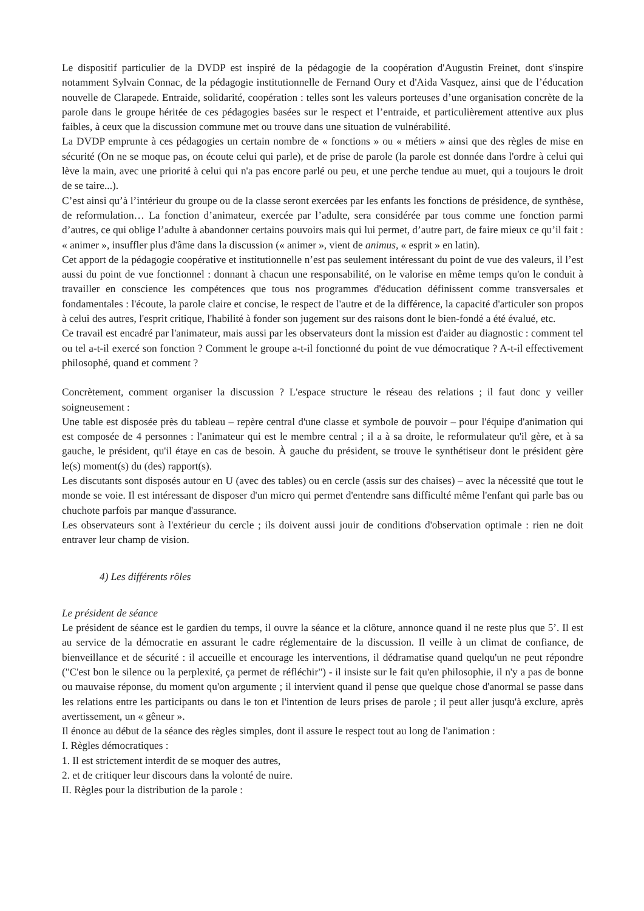Le dispositif particulier de la DVDP est inspiré de la pédagogie de la coopération d'Augustin Freinet, dont s'inspire notamment Sylvain Connac, de la pédagogie institutionnelle de Fernand Oury et d'Aida Vasquez, ainsi que de l’éducation nouvelle de Clarapede. Entraide, solidarité, coopération : telles sont les valeurs porteuses d’une organisation concrète de la parole dans le groupe héritée de ces pédagogies basées sur le respect et l’entraide, et particulièrement attentive aux plus faibles, à ceux que la discussion commune met ou trouve dans une situation de vulnérabilité.
La DVDP emprunte à ces pédagogies un certain nombre de « fonctions » ou « métiers » ainsi que des règles de mise en sécurité (On ne se moque pas, on écoute celui qui parle), et de prise de parole (la parole est donnée dans l'ordre à celui qui lève la main, avec une priorité à celui qui n'a pas encore parlé ou peu, et une perche tendue au muet, qui a toujours le droit de se taire...).
C’est ainsi qu’à l’intérieur du groupe ou de la classe seront exercées par les enfants les fonctions de présidence, de synthèse, de reformulation… La fonction d’animateur, exercée par l’adulte, sera considérée par tous comme une fonction parmi d’autres, ce qui oblige l’adulte à abandonner certains pouvoirs mais qui lui permet, d’autre part, de faire mieux ce qu’il fait : « animer », insuffler plus d'âme dans la discussion (« animer », vient de animus, « esprit » en latin).
Cet apport de la pédagogie coopérative et institutionnelle n’est pas seulement intéressant du point de vue des valeurs, il l’est aussi du point de vue fonctionnel : donnant à chacun une responsabilité, on le valorise en même temps qu'on le conduit à travailler en conscience les compétences que tous nos programmes d'éducation définissent comme transversales et fondamentales : l'écoute, la parole claire et concise, le respect de l'autre et de la différence, la capacité d'articuler son propos à celui des autres, l'esprit critique, l'habilité à fonder son jugement sur des raisons dont le bien-fondé a été évalué, etc.
Ce travail est encadré par l'animateur, mais aussi par les observateurs dont la mission est d'aider au diagnostic : comment tel ou tel a-t-il exercé son fonction ? Comment le groupe a-t-il fonctionné du point de vue démocratique ? A-t-il effectivement philosophé, quand et comment ?
Concrètement, comment organiser la discussion ? L'espace structure le réseau des relations ; il faut donc y veiller soigneusement :
Une table est disposée près du tableau – repère central d'une classe et symbole de pouvoir – pour l'équipe d'animation qui est composée de 4 personnes : l'animateur qui est le membre central ; il a à sa droite, le reformulateur qu'il gère, et à sa gauche, le président, qu'il étaye en cas de besoin. À gauche du président, se trouve le synthétiseur dont le président gère le(s) moment(s) du (des) rapport(s).
Les discutants sont disposés autour en U (avec des tables) ou en cercle (assis sur des chaises) – avec la nécessité que tout le monde se voie. Il est intéressant de disposer d'un micro qui permet d'entendre sans difficulté même l'enfant qui parle bas ou chuchote parfois par manque d'assurance.
Les observateurs sont à l'extérieur du cercle ; ils doivent aussi jouir de conditions d'observation optimale : rien ne doit entraver leur champ de vision.
4) Les différents rôles
Le président de séance
Le président de séance est le gardien du temps, il ouvre la séance et la clôture, annonce quand il ne reste plus que 5’. Il est au service de la démocratie en assurant le cadre réglementaire de la discussion. Il veille à un climat de confiance, de bienveillance et de sécurité : il accueille et encourage les interventions, il dédramatise quand quelqu'un ne peut répondre ("C'est bon le silence ou la perplexité, ça permet de réfléchir") - il insiste sur le fait qu'en philosophie, il n'y a pas de bonne ou mauvaise réponse, du moment qu'on argumente ; il intervient quand il pense que quelque chose d'anormal se passe dans les relations entre les participants ou dans le ton et l'intention de leurs prises de parole ; il peut aller jusqu'à exclure, après avertissement, un « gêneur ».
Il énonce au début de la séance des règles simples, dont il assure le respect tout au long de l'animation :
I. Règles démocratiques :
1. Il est strictement interdit de se moquer des autres,
2. et de critiquer leur discours dans la volonté de nuire.
II. Règles pour la distribution de la parole :